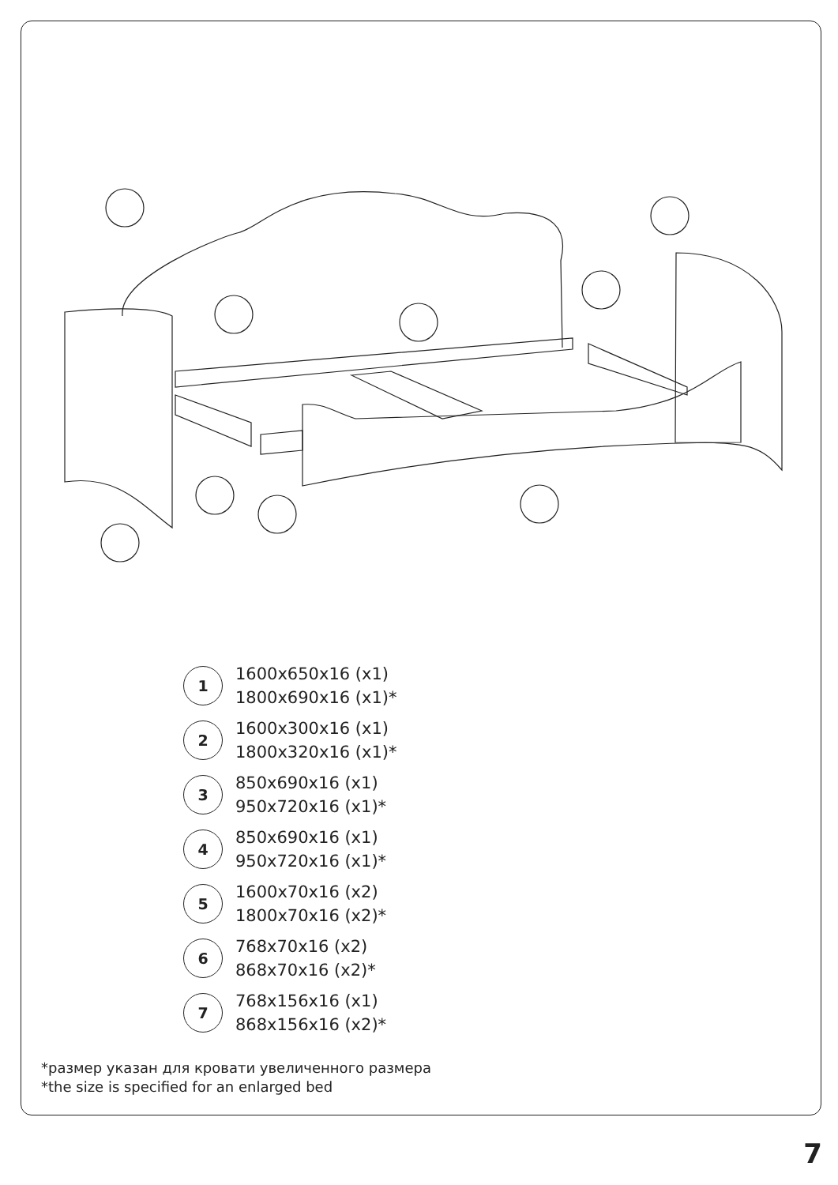1
1600x650x16 (x1)
1800x690x16 (x1)*
2
1600x300x16 (x1)
1800x320x16 (x1)*
3
850x690x16 (x1)
950x720x16 (x1)*
4
850x690x16 (x1)
950x720x16 (x1)*
5
1600x70x16 (x2)
1800x70x16 (x2)*
6
768x70x16 (x2)
868x70x16 (x2)*
7
768x156x16 (x1)
868x156x16 (x2)*
*размер указан для кровати увеличенного размера
*the size is specified for an enlarged bed
7